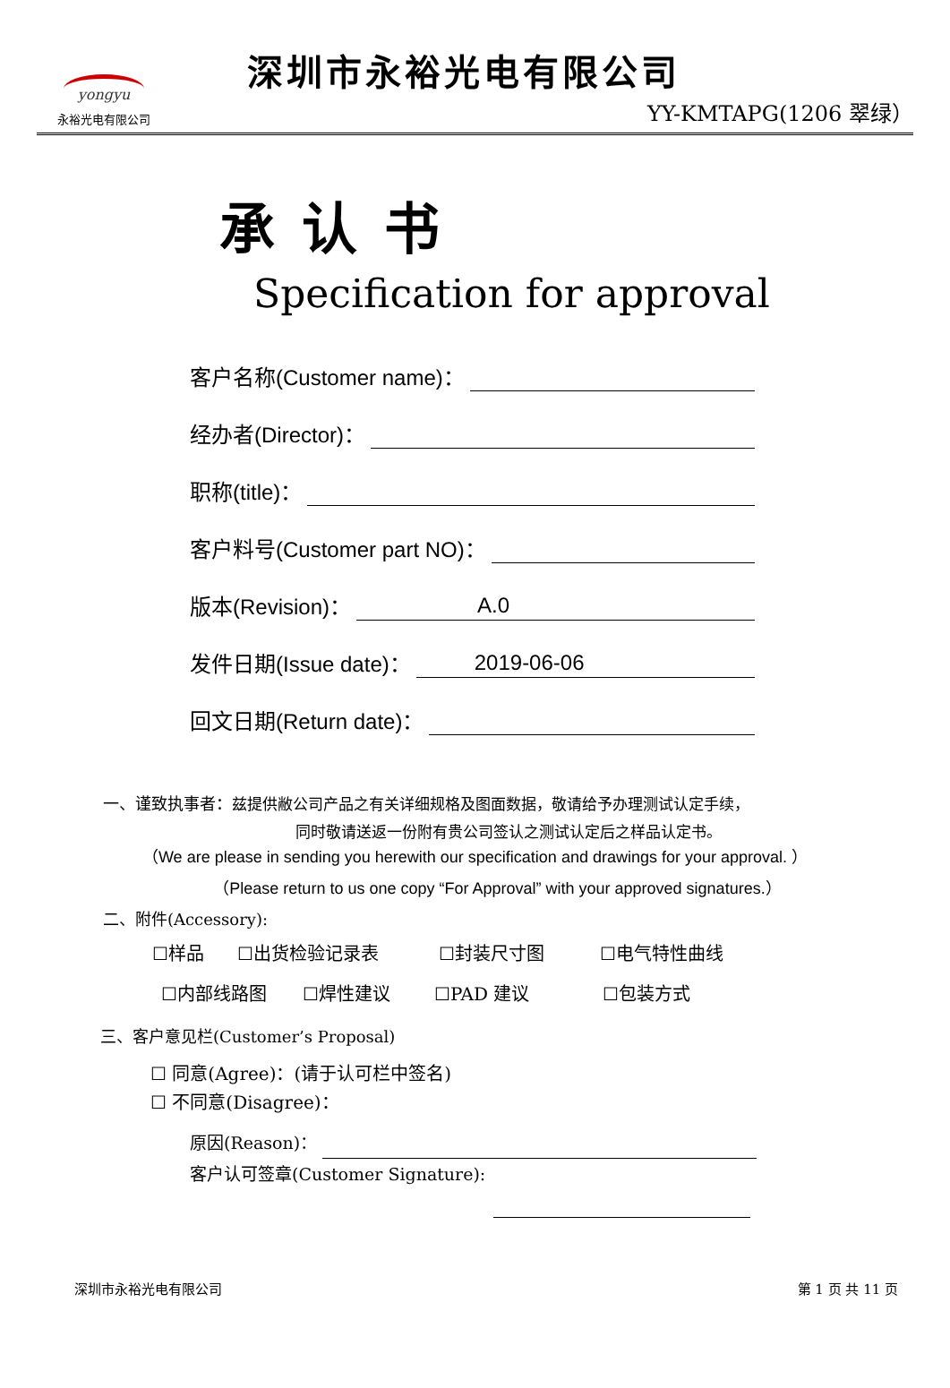yongyu
永裕光电有限公司
深圳市永裕光电有限公司
YY-KMTAPG(1206 翠绿）
承认书
Specification for approval
客户名称(Customer name)：
经办者(Director)：
职称(title)：
客户料号(Customer part NO)：
版本(Revision)： A.0
发件日期(Issue date)： 2019-06-06
回文日期(Return date)：
一、谨致执事者：兹提供敝公司产品之有关详细规格及图面数据，敬请给予办理测试认定手续，
同时敬请送返一份附有贵公司签认之测试认定后之样品认定书。
（We are please in sending you herewith our specification and drawings for your approval. ）
（Please return to us one copy “For Approval” with your approved signatures.）
二、附件(Accessory):
☐样品 ☐出货检验记录表 ☐封装尺寸图 ☐电气特性曲线
☐内部线路图 ☐焊性建议 ☐PAD 建议 ☐包装方式
三、客户意见栏(Customer’s Proposal)
☐ 同意(Agree)：(请于认可栏中签名)
☐ 不同意(Disagree)：
原因(Reason)：
客户认可签章(Customer Signature):
深圳市永裕光电有限公司 第 1 页 共 11 页